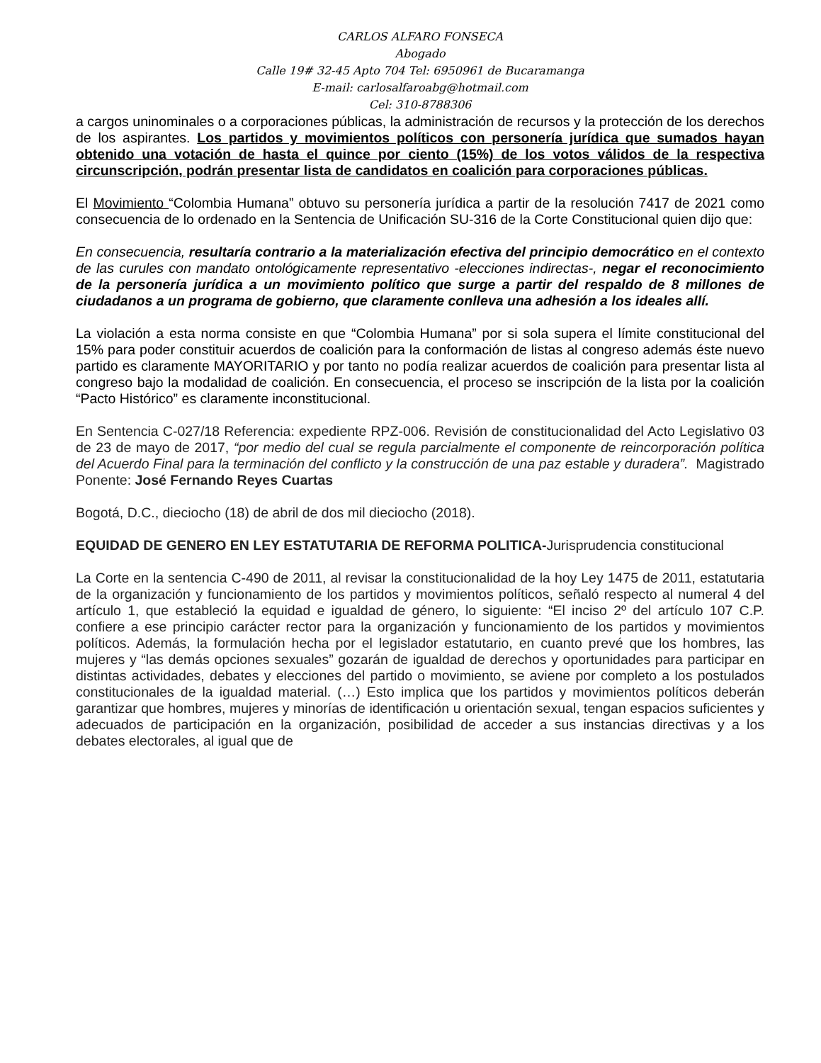CARLOS ALFARO FONSECA
Abogado
Calle 19# 32-45 Apto 704 Tel: 6950961 de Bucaramanga
E-mail: carlosalfaroabg@hotmail.com
Cel: 310-8788306
a cargos uninominales o a corporaciones públicas, la administración de recursos y la protección de los derechos de los aspirantes. Los partidos y movimientos políticos con personería jurídica que sumados hayan obtenido una votación de hasta el quince por ciento (15%) de los votos válidos de la respectiva circunscripción, podrán presentar lista de candidatos en coalición para corporaciones públicas.
El Movimiento “Colombia Humana” obtuvo su personería jurídica a partir de la resolución 7417 de 2021 como consecuencia de lo ordenado en la Sentencia de Unificación SU-316 de la Corte Constitucional quien dijo que:
En consecuencia, resultaría contrario a la materialización efectiva del principio democrático en el contexto de las curules con mandato ontológicamente representativo -elecciones indirectas-, negar el reconocimiento de la personería jurídica a un movimiento político que surge a partir del respaldo de 8 millones de ciudadanos a un programa de gobierno, que claramente conlleva una adhesión a los ideales allí.
La violación a esta norma consiste en que “Colombia Humana” por si sola supera el límite constitucional del 15% para poder constituir acuerdos de coalición para la conformación de listas al congreso además éste nuevo partido es claramente MAYORITARIO y por tanto no podía realizar acuerdos de coalición para presentar lista al congreso bajo la modalidad de coalición. En consecuencia, el proceso se inscripción de la lista por la coalición “Pacto Histórico” es claramente inconstitucional.
En Sentencia C-027/18 Referencia: expediente RPZ-006. Revisión de constitucionalidad del Acto Legislativo 03 de 23 de mayo de 2017, “por medio del cual se regula parcialmente el componente de reincorporación política del Acuerdo Final para la terminación del conflicto y la construcción de una paz estable y duradera”. Magistrado Ponente: José Fernando Reyes Cuartas
Bogotá, D.C., dieciocho (18) de abril de dos mil dieciocho (2018).
EQUIDAD DE GENERO EN LEY ESTATUTARIA DE REFORMA POLITICA-Jurisprudencia constitucional
La Corte en la sentencia C-490 de 2011, al revisar la constitucionalidad de la hoy Ley 1475 de 2011, estatutaria de la organización y funcionamiento de los partidos y movimientos políticos, señaló respecto al numeral 4 del artículo 1, que estableció la equidad e igualdad de género, lo siguiente: “El inciso 2º del artículo 107 C.P. confiere a ese principio carácter rector para la organización y funcionamiento de los partidos y movimientos políticos. Además, la formulación hecha por el legislador estatutario, en cuanto prevé que los hombres, las mujeres y “las demás opciones sexuales” gozarán de igualdad de derechos y oportunidades para participar en distintas actividades, debates y elecciones del partido o movimiento, se aviene por completo a los postulados constitucionales de la igualdad material. (…) Esto implica que los partidos y movimientos políticos deberán garantizar que hombres, mujeres y minorías de identificación u orientación sexual, tengan espacios suficientes y adecuados de participación en la organización, posibilidad de acceder a sus instancias directivas y a los debates electorales, al igual que de